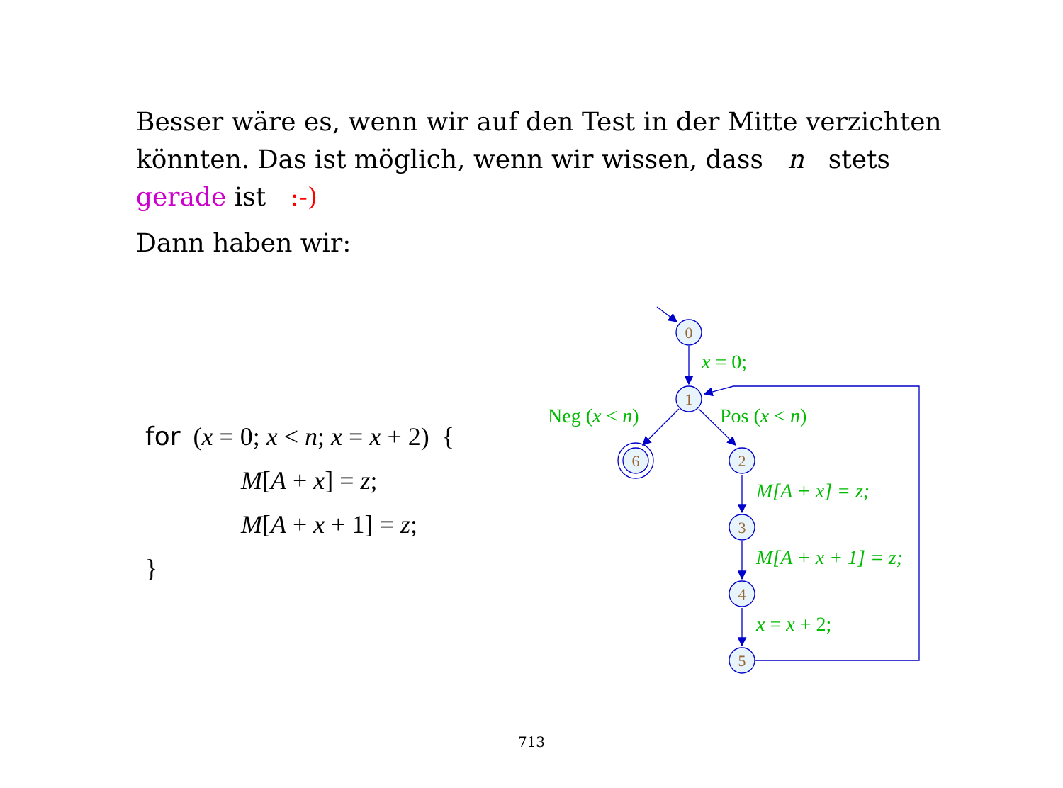Besser wäre es, wenn wir auf den Test in der Mitte verzichten könnten. Das ist möglich, wenn wir wissen, dass n stets gerade ist :-)
Dann haben wir:
for (x = 0; x < n; x = x + 2) {
M[A + x] = z;
M[A + x + 1] = z;
}
0
1
2
3
4
5
6
x = 0;
Neg (x < n)
Pos (x < n)
M[A + x] = z;
M[A + x + 1] = z;
x = x + 2;
713